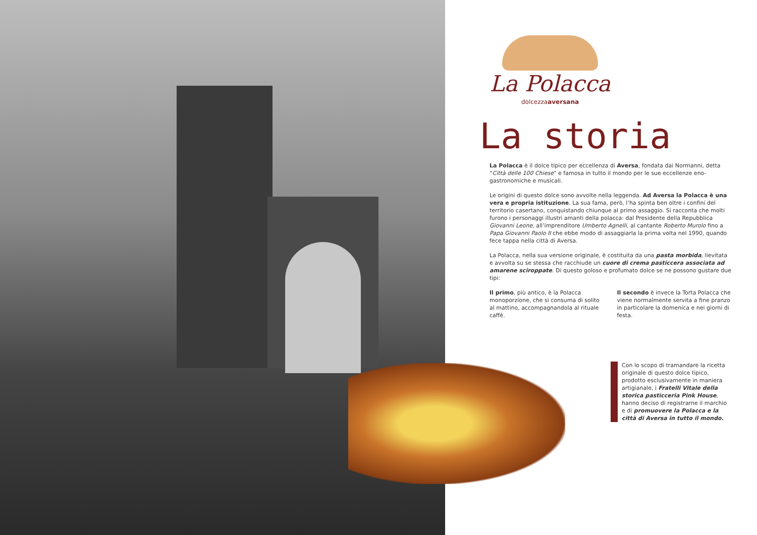La Polacca
dolcezzaaversana
La storia
La Polacca è il dolce tipico per eccellenza di Aversa, fondata dai Normanni, detta “Città delle 100 Chiese” e famosa in tutto il mondo per le sue eccellenze eno-gastronomiche e musicali.
Le origini di questo dolce sono avvolte nella leggenda. Ad Aversa la Polacca è una vera e propria istituzione. La sua fama, però, l’ha spinta ben oltre i confini del territorio casertano, conquistando chiunque al primo assaggio. Si racconta che molti furono i personaggi illustri amanti della polacca: dal Presidente della Repubblica Giovanni Leone, all’imprenditore Umberto Agnelli, al cantante Roberto Murolo fino a Papa Giovanni Paolo II che ebbe modo di assaggiarla la prima volta nel 1990, quando fece tappa nella città di Aversa.
La Polacca, nella sua versione originale, è costituita da una pasta morbida, lievitata e avvolta su se stessa che racchiude un cuore di crema pasticcera associata ad amarene sciroppate. Di questo goloso e profumato dolce se ne possono gustare due tipi:
Il primo, più antico, è la Polacca monoporzione, che si consuma di solito al mattino, accompagnandola al rituale caffè.
Il secondo è invece la Torta Polacca che viene normalmente servita a fine pranzo in particolare la domenica e nei giorni di festa.
Con lo scopo di tramandare la ricetta originale di questo dolce tipico, prodotto esclusivamente in maniera artigianale, i Fratelli Vitale della storica pasticceria Pink House, hanno deciso di registrarne il marchio e di promuovere la Polacca e la città di Aversa in tutto il mondo.